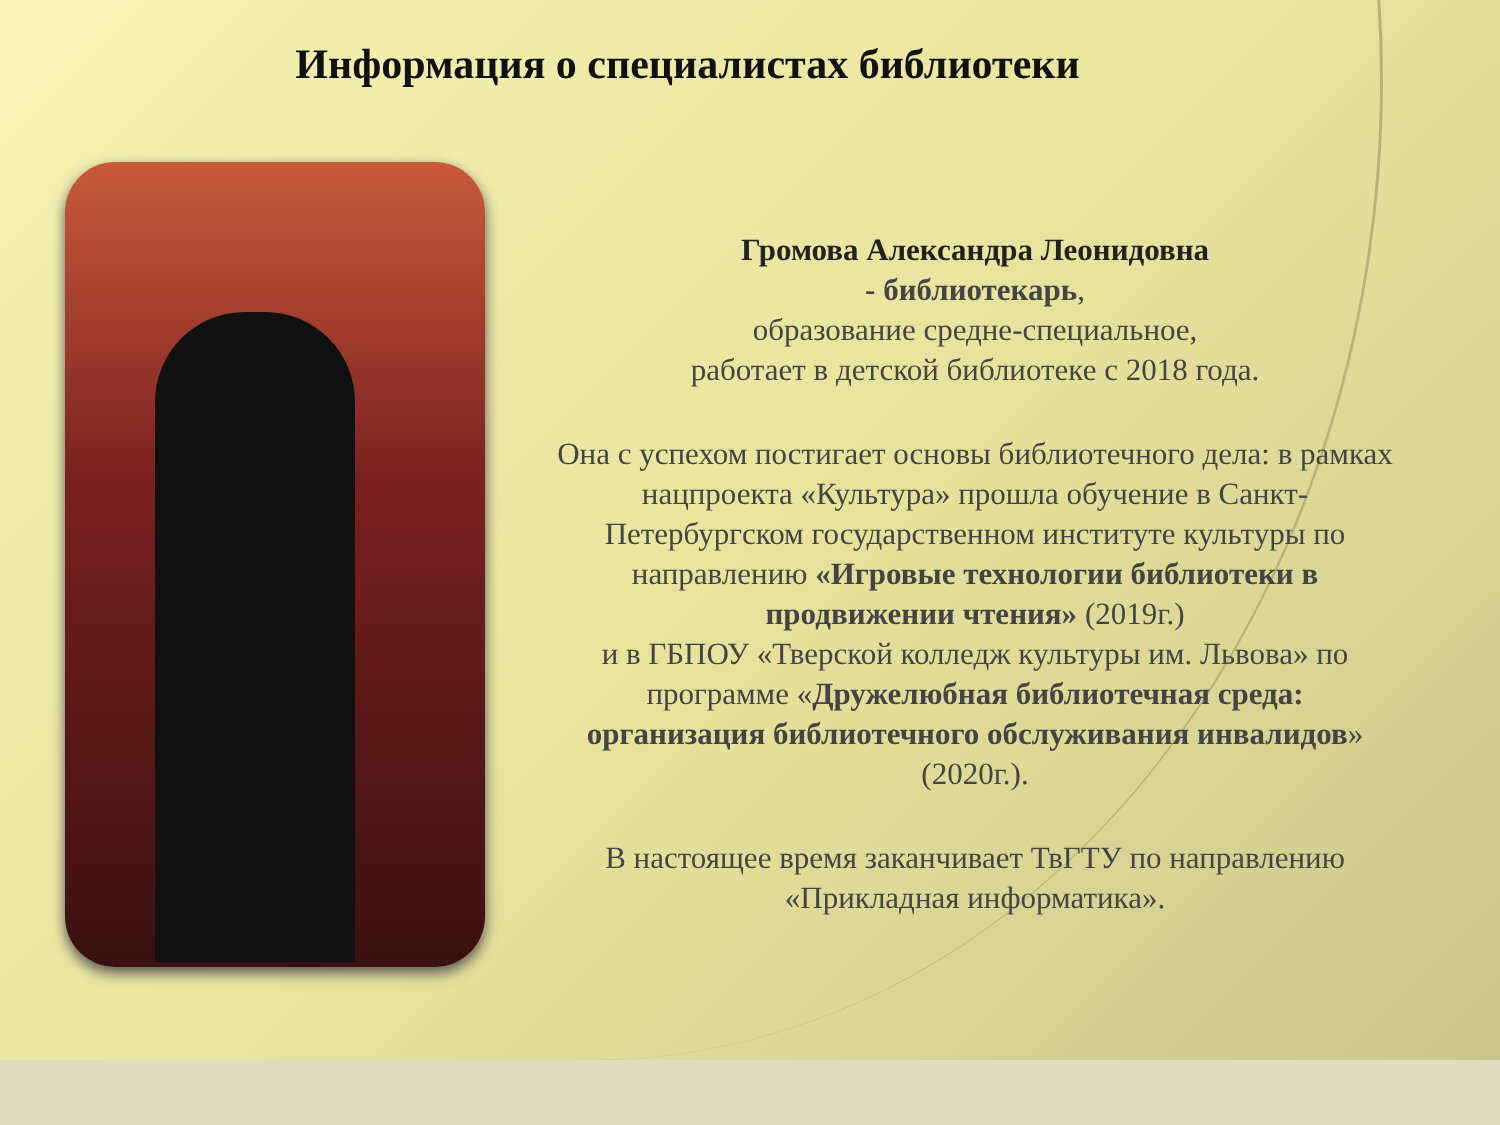Информация о специалистах библиотеки
Громова Александра Леонидовна
- библиотекарь,
образование средне-специальное,
работает в детской библиотеке с 2018 года.
Она с успехом постигает основы библиотечного дела: в рамках нацпроекта «Культура» прошла обучение в Санкт-Петербургском государственном институте культуры по направлению «Игровые технологии библиотеки в продвижении чтения» (2019г.)
и в ГБПОУ «Тверской колледж культуры им. Львова» по программе «Дружелюбная библиотечная среда: организация библиотечного обслуживания инвалидов» (2020г.).
В настоящее время заканчивает ТвГТУ по направлению «Прикладная информатика».